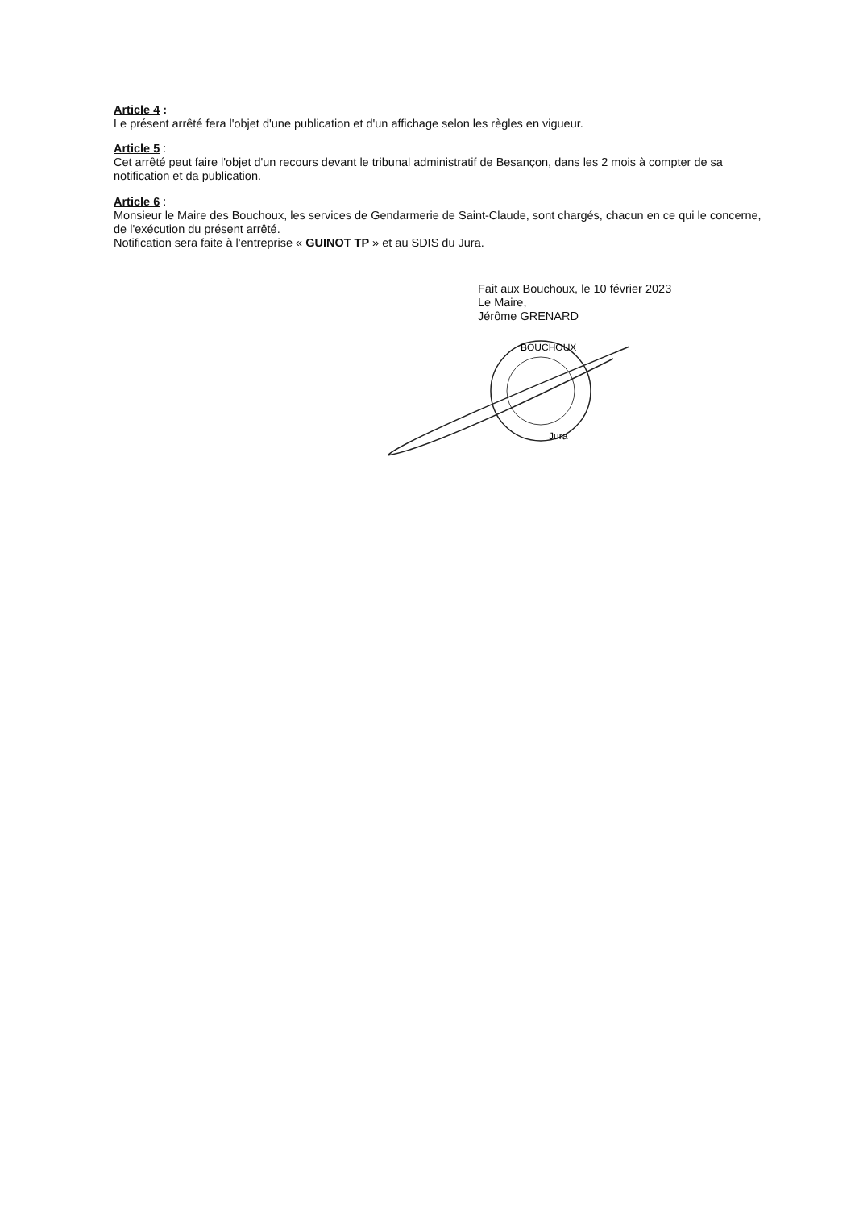Article 4 :
Le présent arrêté fera l'objet d'une publication et d'un affichage selon les règles en vigueur.
Article 5 :
Cet arrêté peut faire l'objet d'un recours devant le tribunal administratif de Besançon, dans les 2 mois à compter de sa notification et da publication.
Article 6 :
Monsieur le Maire des Bouchoux, les services de Gendarmerie de Saint-Claude, sont chargés, chacun en ce qui le concerne, de l'exécution du présent arrêté.
Notification sera faite à l'entreprise « GUINOT TP » et au SDIS du Jura.
Fait aux Bouchoux, le 10 février 2023
Le Maire,
Jérôme GRENARD
BOUCHOUX
Jura